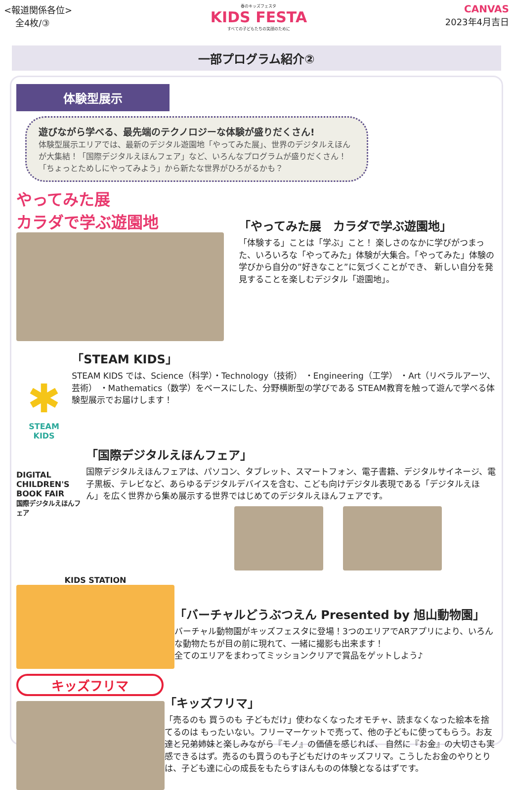<報道関係各位>
全4枚/③
春のキッズフェスタ
KIDS FESTA
すべての子どもたちの笑顔のために
CANVAS
2023年4月吉日
一部プログラム紹介②
体験型展示
遊びながら学べる、最先端のテクノロジーな体験が盛りだくさん! 体験型展示エリアでは、最新のデジタル遊園地「やってみた展」、世界のデジタルえほんが大集結！「国際デジタルえほんフェア」など、いろんなプログラムが盛りだくさん！「ちょっとためしにやってみよう」から新たな世界がひろがるかも？
やってみた展
カラダで学ぶ遊園地
「やってみた展　カラダで学ぶ遊園地」
「体験する」ことは「学ぶ」こと！ 楽しさのなかに学びがつまった、いろいろな「やってみた」体験が大集合。「やってみた」体験の学びから自分の”好きなこと”に気づくことができ、 新しい自分を発見することを楽しむデジタル「遊園地」。
✱
STEAM
KIDS
「STEAM KIDS」
STEAM KIDS では、Science（科学）・Technology（技術） ・Engineering（工学） ・Art（リベラルアーツ、芸術） ・Mathematics（数学）をベースにした、分野横断型の学びである STEAM教育を触って遊んで学べる体験型展示でお届けします！
DIGITAL CHILDREN'S BOOK FAIR
国際デジタルえほんフェア
「国際デジタルえほんフェア」
国際デジタルえほんフェアは、パソコン、タブレット、スマートフォン、電子書籍、デジタルサイネージ、電子黒板、テレビなど、あらゆるデジタルデバイスを含む、こども向けデジタル表現である「デジタルえほん」を広く世界から集め展示する世界ではじめてのデジタルえほんフェアです。
KIDS STATION
「バーチャルどうぶつえん Presented by 旭山動物園」
バーチャル動物園がキッズフェスタに登場！3つのエリアでARアプリにより、いろんな動物たちが目の前に現れて、一緒に撮影も出来ます！
全てのエリアをまわってミッションクリアで賞品をゲットしよう♪
キッズフリマ
「キッズフリマ」
「売るのも 買うのも 子どもだけ」使わなくなったオモチャ、読まなくなった絵本を捨てるのは もったいない。フリーマーケットで売って、他の子どもに使ってもらう。お友達と兄弟姉妹と楽しみながら『モノ』の価値を感じれば、 自然に『お金』の大切さも実感できるはず。売るのも買うのも子どもだけのキッズフリマ。こうしたお金のやりとりは、子ども達に心の成長をもたらすほんものの体験となるはずです。